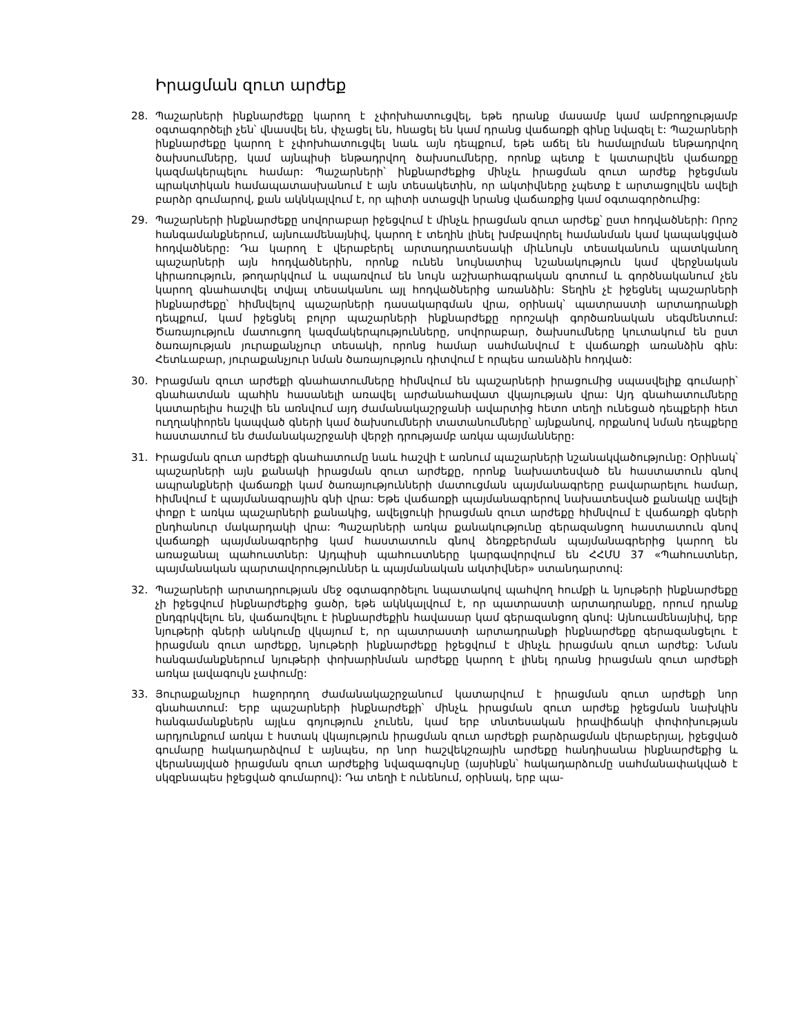Իրացման զուտ արժեք
28. Պաշարների ինքնարժեքը կարող է չփոխհատուցվել, եթե դրանք մասամբ կամ ամբողջությամբ օգտագործելի չեն՝ վնասվել են, փչացել են, հնացել են կամ դրանց վաճառքի գինը նվազել է: Պաշարների ինքնարժեքը կարող է չփոխհատուցվել նաև այն դեպքում, եթե աճել են համալրման ենթադրվող ծախսումները, կամ այնպիսի ենթադրվող ծախսումները, որոնք պետք է կատարվեն վաճառքը կազմակերպելու համար: Պաշարների՝ ինքնարժեքից մինչև իրացման զուտ արժեք իջեցման պրակտիկան համապատասխանում է այն տեսակետին, որ ակտիվները չպետք է արտացոլվեն ավելի բարձր գումարով, քան ակնկալվում է, որ պիտի ստացվի նրանց վաճառքից կամ օգտագործումից:
29. Պաշարների ինքնարժեքը սովորաբար իջեցվում է մինչև իրացման զուտ արժեք՝ ըստ հոդվածների: Որոշ հանգամանքներում, այնուամենայնիվ, կարող է տեղին լինել խմբավորել համանման կամ կապակցված հոդվածները: Դա կարող է վերաբերել արտադրատեսակի միևնույն տեսականուն պատկանող պաշարների այն հոդվածներին, որոնք ունեն նույնատիպ նշանակություն կամ վերջնական կիրառություն, թողարկվում և սպառվում են նույն աշխարհագրական գոտում և գործնականում չեն կարող գնահատվել տվյալ տեսականու այլ հոդվածներից առանձին: Տեղին չէ իջեցնել պաշարների ինքնարժեքը՝ հիմնվելով պաշարների դասակարգման վրա, օրինակ՝ պատրաստի արտադրանքի դեպքում, կամ իջեցնել բոլոր պաշարների ինքնարժեքը որոշակի գործառնական սեգմենտում: Ծառայություն մատուցող կազմակերպությունները, սովորաբար, ծախսումները կուտակում են ըստ ծառայության յուրաքանչյուր տեսակի, որոնց համար սահմանվում է վաճառքի առանձին գին: Հետևաբար, յուրաքանչյուր նման ծառայություն դիտվում է որպես առանձին հոդված:
30. Իրացման զուտ արժեքի գնահատումները հիմնվում են պաշարների իրացումից սպասվելիք գումարի՝ գնահատման պահին հասանելի առավել արժանահավատ վկայության վրա: Այդ գնահատումները կատարելիս հաշվի են առնվում այդ ժամանակաշրջանի ավարտից հետո տեղի ունեցած դեպքերի հետ ուղղակիորեն կապված գների կամ ծախսումների տատանումները՝ այնքանով, որքանով նման դեպքերը հաստատում են ժամանակաշրջանի վերջի դրությամբ առկա պայմանները:
31. Իրացման զուտ արժեքի գնահատումը նաև հաշվի է առնում պաշարների նշանակվածությունը: Օրինակ՝ պաշարների այն քանակի իրացման զուտ արժեքը, որոնք նախատեսված են հաստատուն գնով ապրանքների վաճառքի կամ ծառայությունների մատուցման պայմանագրերը բավարարելու համար, հիմնվում է պայմանագրային գնի վրա: Եթե վաճառքի պայմանագրերով նախատեսված քանակը ավելի փոքր է առկա պաշարների քանակից, ավելցուկի իրացման զուտ արժեքը հիմնվում է վաճառքի գների ընդհանուր մակարդակի վրա: Պաշարների առկա քանակությունը գերազանցող հաստատուն գնով վաճառքի պայմանագրերից կամ հաստատուն գնով ձեռքբերման պայմանագրերից կարող են առաջանալ պահուստներ: Այդպիսի պահուստները կարգավորվում են ՀՀՄՍ 37 «Պահուստներ, պայմանական պարտավորություններ և պայմանական ակտիվներ» ստանդարտով:
32. Պաշարների արտադրության մեջ օգտագործելու նպատակով պահվող հումքի և նյութերի ինքնարժեքը չի իջեցվում ինքնարժեքից ցածր, եթե ակնկալվում է, որ պատրաստի արտադրանքը, որում դրանք ընդգրկվելու են, վաճառվելու է ինքնարժեքին հավասար կամ գերազանցող գնով: Այնուամենայնիվ, երբ նյութերի գների անկումը վկայում է, որ պատրաստի արտադրանքի ինքնարժեքը գերազանցելու է իրացման զուտ արժեքը, նյութերի ինքնարժեքը իջեցվում է մինչև իրացման զուտ արժեք: Նման հանգամանքներում նյութերի փոխարինման արժեքը կարող է լինել դրանց իրացման զուտ արժեքի առկա լավագույն չափումը:
33. Յուրաքանչյուր հաջորդող ժամանակաշրջանում կատարվում է իրացման զուտ արժեքի նոր գնահատում: Երբ պաշարների ինքնարժեքի՝ մինչև իրացման զուտ արժեք իջեցման նախկին հանգամանքներն այլևս գոյություն չունեն, կամ երբ տնտեսական իրավիճակի փոփոխության արդյունքում առկա է հստակ վկայություն իրացման զուտ արժեքի բարձրացման վերաբերյալ, իջեցված գումարը հակադարձվում է այնպես, որ նոր հաշվեկշռային արժեքը հանդիսանա ինքնարժեքից և վերանայված իրացման զուտ արժեքից նվազագույնը (այսինքն՝ հակադարձումը սահմանափակված է սկզբնապես իջեցված գումարով): Դա տեղի է ունենում, օրինակ, երբ պա-